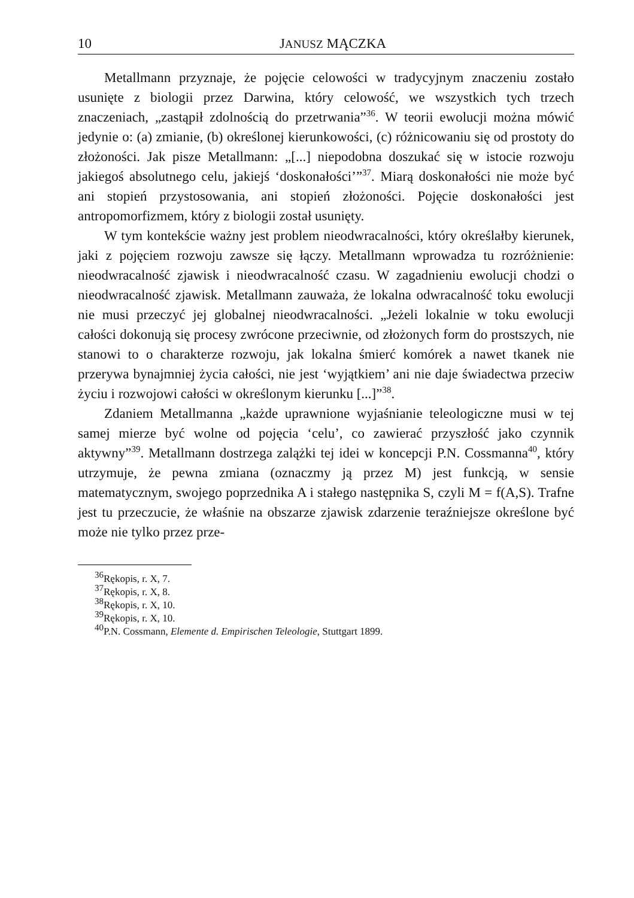10 JANUSZ MĄCZKA
Metallmann przyznaje, że pojęcie celowości w tradycyjnym znaczeniu zostało usunięte z biologii przez Darwina, który celowość, we wszystkich tych trzech znaczeniach, „zastąpił zdolnością do przetrwania”<sup>36</sup>. W teorii ewolucji można mówić jedynie o: (a) zmianie, (b) określonej kierunkowości, (c) różnicowaniu się od prostoty do złożoności. Jak pisze Metallmann: „[...] niepodobna doszukać się w istocie rozwoju jakiegoś absolutnego celu, jakiejś ‘doskonałości’”<sup>37</sup>. Miarą doskonałości nie może być ani stopień przystosowania, ani stopień złożoności. Pojęcie doskonałości jest antropomorfizmem, który z biologii został usunięty.
W tym kontekście ważny jest problem nieodwracalności, który określałby kierunek, jaki z pojęciem rozwoju zawsze się łączy. Metallmann wprowadza tu rozróżnienie: nieodwracalność zjawisk i nieodwracalność czasu. W zagadnieniu ewolucji chodzi o nieodwracalność zjawisk. Metallmann zauważa, że lokalna odwracalność toku ewolucji nie musi przeczyć jej globalnej nieodwracalności. „Jeżeli lokalnie w toku ewolucji całości dokonują się procesy zwrócone przeciwnie, od złożonych form do prostszych, nie stanowi to o charakterze rozwoju, jak lokalna śmierć komórek a nawet tkanek nie przerywa bynajmniej życia całości, nie jest ‘wyjątkiem’ ani nie daje świadectwa przeciw życiu i rozwojowi całości w określonym kierunku [...]”<sup>38</sup>.
Zdaniem Metallmanna „każde uprawnione wyjaśnianie teleologiczne musi w tej samej mierze być wolne od pojęcia ‘celu’, co zawierać przyszłość jako czynnik aktywny”<sup>39</sup>. Metallmann dostrzega zalążki tej idei w koncepcji P.N. Cossmanna<sup>40</sup>, który utrzymuje, że pewna zmiana (oznaczmy ją przez M) jest funkcją, w sensie matematycznym, swojego poprzednika A i stałego następnika S, czyli M = f(A,S). Trafne jest tu przeczucie, że właśnie na obszarze zjawisk zdarzenie teraźniejsze określone być może nie tylko przez prze-
<sup>36</sup> Rękopis, r. X, 7.
<sup>37</sup> Rękopis, r. X, 8.
<sup>38</sup> Rękopis, r. X, 10.
<sup>39</sup> Rękopis, r. X, 10.
<sup>40</sup>P.N. Cossmann, Elemente d. Empirischen Teleologie, Stuttgart 1899.